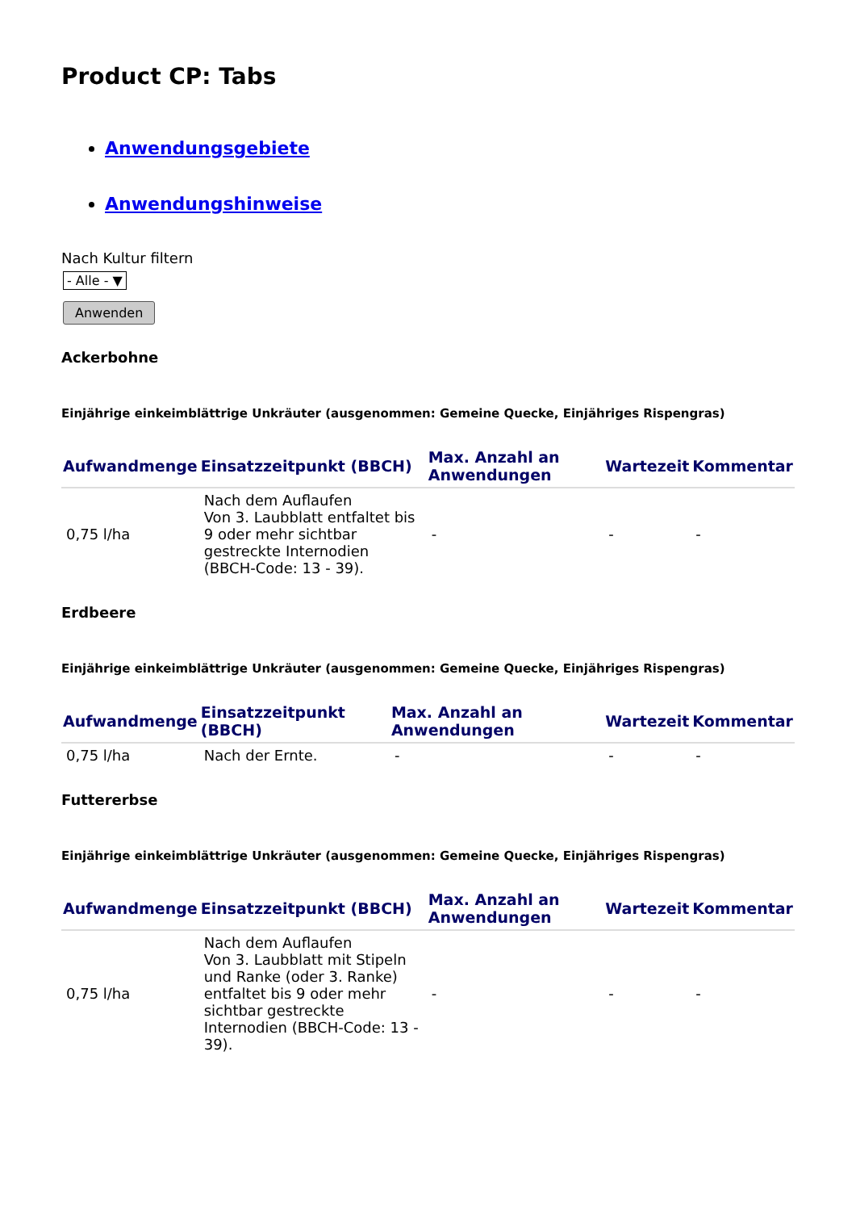Product CP: Tabs
Anwendungsgebiete
Anwendungshinweise
Nach Kultur filtern
- Alle - ▼
Anwenden
Ackerbohne
Einjährige einkeimblättrige Unkräuter (ausgenommen: Gemeine Quecke, Einjähriges Rispengras)
| Aufwandmenge | Einsatzzeitpunkt (BBCH) | Max. Anzahl an Anwendungen | Wartezeit | Kommentar |
| --- | --- | --- | --- | --- |
| 0,75 l/ha | Nach dem Auflaufen Von 3. Laubblatt entfaltet bis 9 oder mehr sichtbar gestreckte Internodien (BBCH-Code: 13 - 39). | - | - | - |
Erdbeere
Einjährige einkeimblättrige Unkräuter (ausgenommen: Gemeine Quecke, Einjähriges Rispengras)
| Aufwandmenge | Einsatzzeitpunkt (BBCH) | Max. Anzahl an Anwendungen | Wartezeit | Kommentar |
| --- | --- | --- | --- | --- |
| 0,75 l/ha | Nach der Ernte. | - | - | - |
Futtererbse
Einjährige einkeimblättrige Unkräuter (ausgenommen: Gemeine Quecke, Einjähriges Rispengras)
| Aufwandmenge | Einsatzzeitpunkt (BBCH) | Max. Anzahl an Anwendungen | Wartezeit | Kommentar |
| --- | --- | --- | --- | --- |
| 0,75 l/ha | Nach dem Auflaufen Von 3. Laubblatt mit Stipeln und Ranke (oder 3. Ranke) entfaltet bis 9 oder mehr sichtbar gestreckte Internodien (BBCH-Code: 13 - 39). | - | - | - |